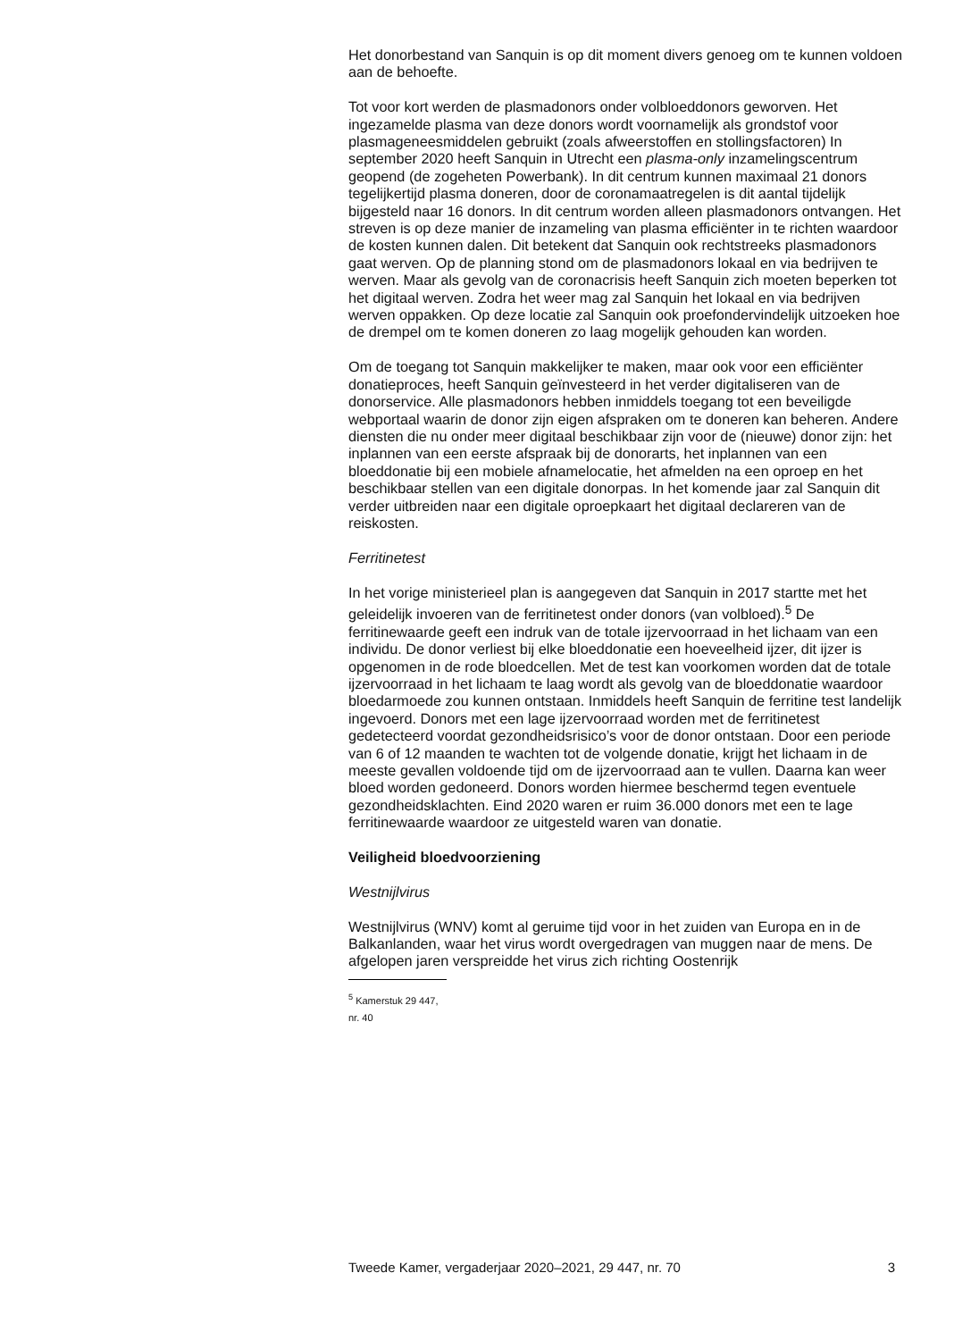Het donorbestand van Sanquin is op dit moment divers genoeg om te kunnen voldoen aan de behoefte.
Tot voor kort werden de plasmadonors onder volbloeddonors geworven. Het ingezamelde plasma van deze donors wordt voornamelijk als grondstof voor plasmageneesmiddelen gebruikt (zoals afweerstoffen en stollingsfactoren) In september 2020 heeft Sanquin in Utrecht een plasma-only inzamelingscentrum geopend (de zogeheten Powerbank). In dit centrum kunnen maximaal 21 donors tegelijkertijd plasma doneren, door de coronamaatregelen is dit aantal tijdelijk bijgesteld naar 16 donors. In dit centrum worden alleen plasmadonors ontvangen. Het streven is op deze manier de inzameling van plasma efficiënter in te richten waardoor de kosten kunnen dalen. Dit betekent dat Sanquin ook rechtstreeks plasmadonors gaat werven. Op de planning stond om de plasmadonors lokaal en via bedrijven te werven. Maar als gevolg van de coronacrisis heeft Sanquin zich moeten beperken tot het digitaal werven. Zodra het weer mag zal Sanquin het lokaal en via bedrijven werven oppakken. Op deze locatie zal Sanquin ook proefondervindelijk uitzoeken hoe de drempel om te komen doneren zo laag mogelijk gehouden kan worden.
Om de toegang tot Sanquin makkelijker te maken, maar ook voor een efficiënter donatieproces, heeft Sanquin geïnvesteerd in het verder digitaliseren van de donorservice. Alle plasmadonors hebben inmiddels toegang tot een beveiligde webportaal waarin de donor zijn eigen afspraken om te doneren kan beheren. Andere diensten die nu onder meer digitaal beschikbaar zijn voor de (nieuwe) donor zijn: het inplannen van een eerste afspraak bij de donorarts, het inplannen van een bloeddonatie bij een mobiele afnamelocatie, het afmelden na een oproep en het beschikbaar stellen van een digitale donorpas. In het komende jaar zal Sanquin dit verder uitbreiden naar een digitale oproepkaart het digitaal declareren van de reiskosten.
Ferritinetest
In het vorige ministerieel plan is aangegeven dat Sanquin in 2017 startte met het geleidelijk invoeren van de ferritinetest onder donors (van volbloed).<sup>5</sup> De ferritinewaarde geeft een indruk van de totale ijzervoorraad in het lichaam van een individu. De donor verliest bij elke bloeddonatie een hoeveelheid ijzer, dit ijzer is opgenomen in de rode bloedcellen. Met de test kan voorkomen worden dat de totale ijzervoorraad in het lichaam te laag wordt als gevolg van de bloeddonatie waardoor bloedarmoede zou kunnen ontstaan. Inmiddels heeft Sanquin de ferritine test landelijk ingevoerd. Donors met een lage ijzervoorraad worden met de ferritinetest gedetecteerd voordat gezondheidsrisico’s voor de donor ontstaan. Door een periode van 6 of 12 maanden te wachten tot de volgende donatie, krijgt het lichaam in de meeste gevallen voldoende tijd om de ijzervoorraad aan te vullen. Daarna kan weer bloed worden gedoneerd. Donors worden hiermee beschermd tegen eventuele gezondheidsklachten. Eind 2020 waren er ruim 36.000 donors met een te lage ferritinewaarde waardoor ze uitgesteld waren van donatie.
Veiligheid bloedvoorziening
Westnijlvirus
Westnijlvirus (WNV) komt al geruime tijd voor in het zuiden van Europa en in de Balkanlanden, waar het virus wordt overgedragen van muggen naar de mens. De afgelopen jaren verspreidde het virus zich richting Oostenrijk
<sup>5</sup> Kamerstuk 29 447, nr. 40
Tweede Kamer, vergaderjaar 2020–2021, 29 447, nr. 70 3